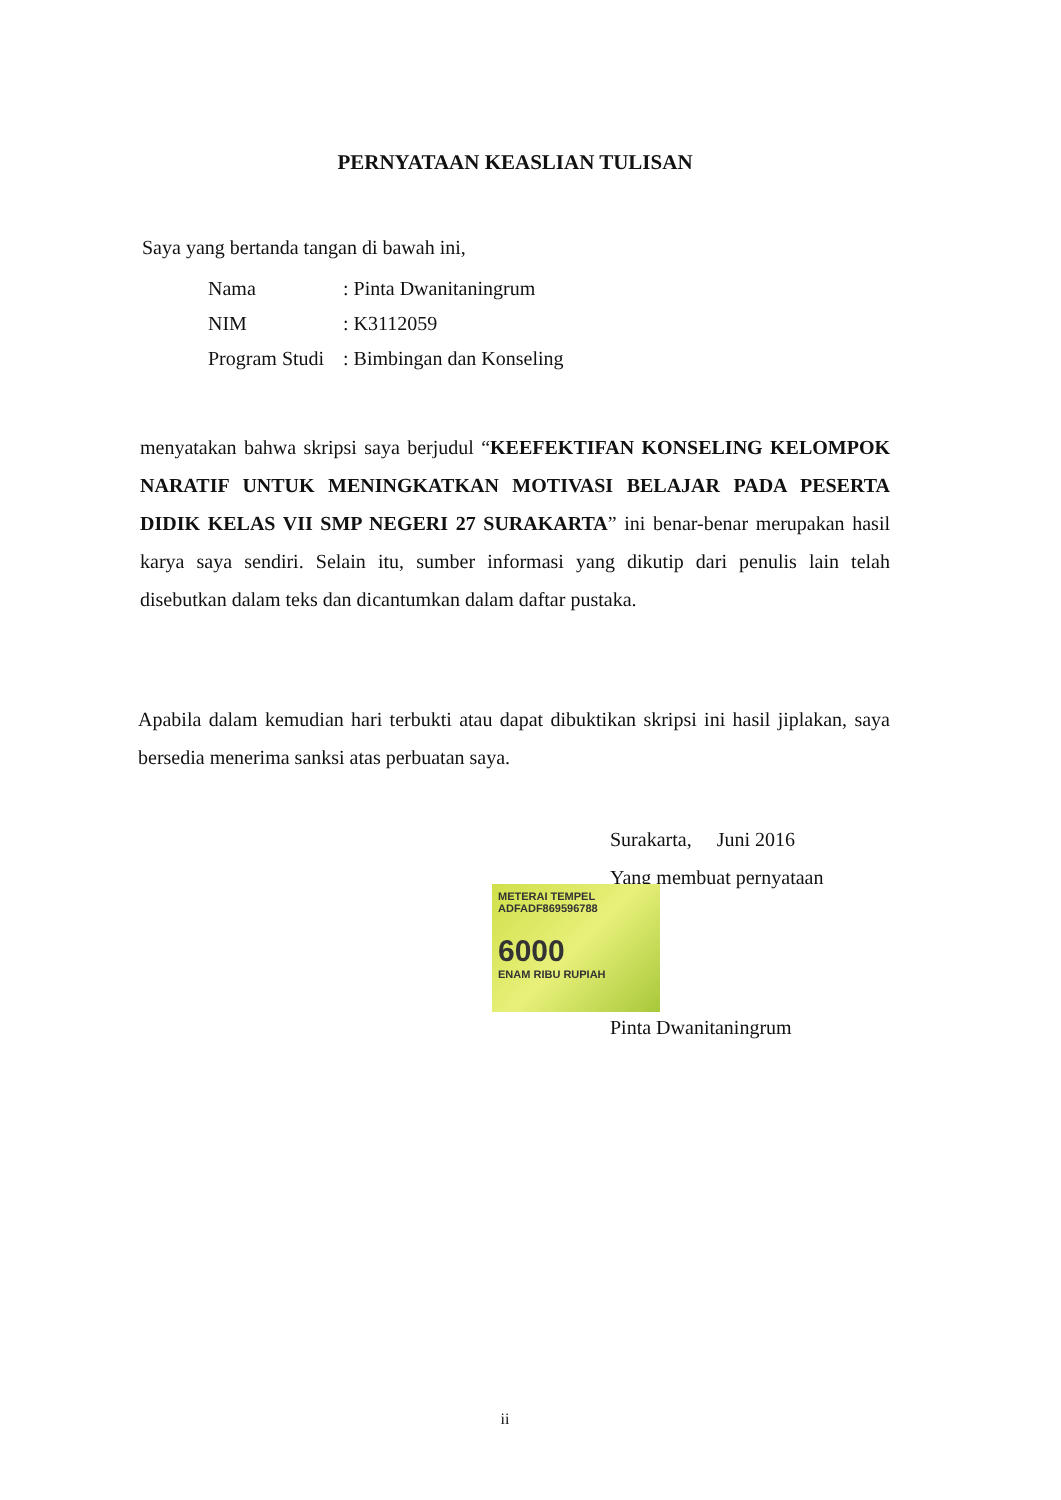PERNYATAAN KEASLIAN TULISAN
Saya yang bertanda tangan di bawah ini,
| Nama | : Pinta Dwanitaningrum |
| NIM | : K3112059 |
| Program Studi | : Bimbingan dan Konseling |
menyatakan bahwa skripsi saya berjudul “KEEFEKTIFAN KONSELING KELOMPOK NARATIF UNTUK MENINGKATKAN MOTIVASI BELAJAR PADA PESERTA DIDIK KELAS VII SMP NEGERI 27 SURAKARTA” ini benar-benar merupakan hasil karya saya sendiri. Selain itu, sumber informasi yang dikutip dari penulis lain telah disebutkan dalam teks dan dicantumkan dalam daftar pustaka.
Apabila dalam kemudian hari terbukti atau dapat dibuktikan skripsi ini hasil jiplakan, saya bersedia menerima sanksi atas perbuatan saya.
Surakarta, Juni 2016
Yang membuat pernyataan
METERAI TEMPEL
ADFADF869596788
6000
ENAM RIBU RUPIAH
Pinta Dwanitaningrum
ii